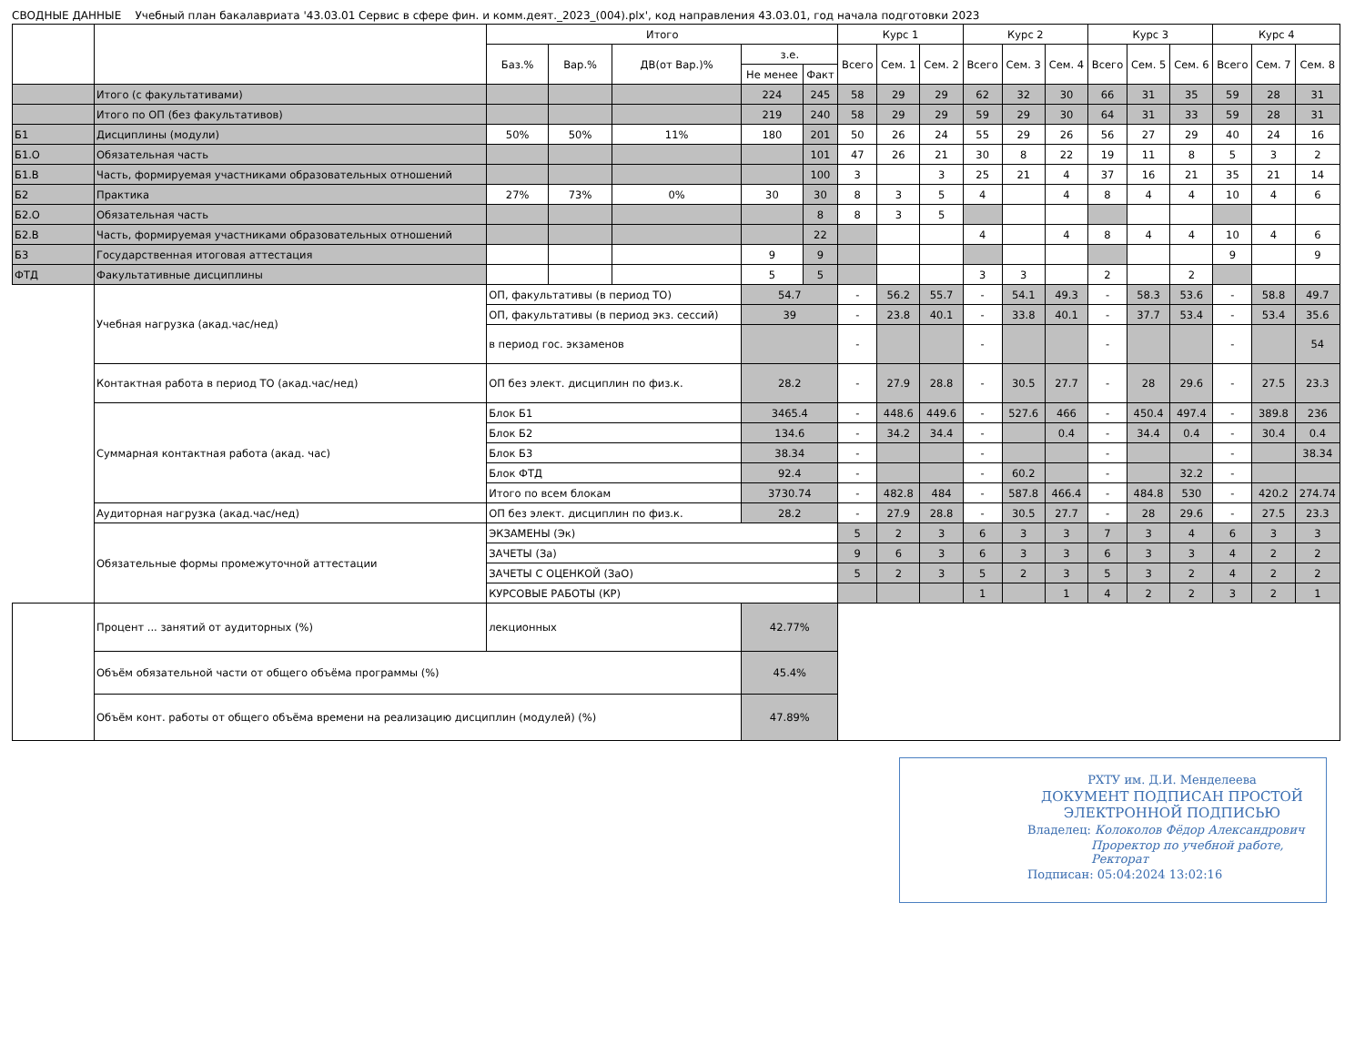СВОДНЫЕ ДАННЫЕ Учебный план бакалавриата '43.03.01 Сервис в сфере фин. и комм.деят._2023_(004).plx', код направления 43.03.01, год начала подготовки 2023
| | | | Итого | | | | | Курс 1 | | | Курс 2 | | | Курс 3 | | | Курс 4 | | |
| --- | --- | --- | --- | --- | --- | --- | --- | --- | --- | --- | --- | --- | --- | --- | --- | --- | --- | --- | --- |
| | | | Баз.% | Вар.% | ДВ(от Вар.)% | з.е. | | Всего | Сем. 1 | Сем. 2 | Всего | Сем. 3 | Сем. 4 | Всего | Сем. 5 | Сем. 6 | Всего | Сем. 7 | Сем. 8 |
| | | | | | | Не менее | Факт | | | | | | | | | | | | |
| | Итого (с факультативами) | | | | | 224 | 245 | 58 | 29 | 29 | 62 | 32 | 30 | 66 | 31 | 35 | 59 | 28 | 31 |
| | Итого по ОП (без факультативов) | | | | | 219 | 240 | 58 | 29 | 29 | 59 | 29 | 30 | 64 | 31 | 33 | 59 | 28 | 31 |
| Б1 | Дисциплины (модули) | | 50% | 50% | 11% | 180 | 201 | 50 | 26 | 24 | 55 | 29 | 26 | 56 | 27 | 29 | 40 | 24 | 16 |
| Б1.О | Обязательная часть | | | | | | 101 | 47 | 26 | 21 | 30 | 8 | 22 | 19 | 11 | 8 | 5 | 3 | 2 |
| Б1.В | Часть, формируемая участниками образовательных отношений | | | | | | 100 | 3 | | 3 | 25 | 21 | 4 | 37 | 16 | 21 | 35 | 21 | 14 |
| Б2 | Практика | | 27% | 73% | 0% | 30 | 30 | 8 | 3 | 5 | 4 | | 4 | 8 | 4 | 4 | 10 | 4 | 6 |
| Б2.О | Обязательная часть | | | | | | 8 | 8 | 3 | 5 | | | | | | | | | |
| Б2.В | Часть, формируемая участниками образовательных отношений | | | | | | 22 | | | | 4 | | 4 | 8 | 4 | 4 | 10 | 4 | 6 |
| Б3 | Государственная итоговая аттестация | | | | | 9 | 9 | | | | | | | | | | 9 | | 9 |
| ФТД | Факультативные дисциплины | | | | | 5 | 5 | | | | 3 | 3 | | 2 | | 2 | | | |
| | Учебная нагрузка (акад.час/нед) | ОП, факультативы (в период ТО) | | | | 54.7 | | - | 56.2 | 55.7 | - | 54.1 | 49.3 | - | 58.3 | 53.6 | - | 58.8 | 49.7 |
| | | ОП, факультативы (в период экз. сессий) | | | | 39 | | - | 23.8 | 40.1 | - | 33.8 | 40.1 | - | 37.7 | 53.4 | - | 53.4 | 35.6 |
| | | в период гос. экзаменов | | | | | | - | | | - | | | - | | | - | | 54 |
| | Контактная работа в период ТО (акад.час/нед) | ОП без элект. дисциплин по физ.к. | | | | 28.2 | | - | 27.9 | 28.8 | - | 30.5 | 27.7 | - | 28 | 29.6 | - | 27.5 | 23.3 |
| | Суммарная контактная работа (акад. час) | Блок Б1 | | | | 3465.4 | | - | 448.6 | 449.6 | - | 527.6 | 466 | - | 450.4 | 497.4 | - | 389.8 | 236 |
| | | Блок Б2 | | | | 134.6 | | - | 34.2 | 34.4 | - | | 0.4 | - | 34.4 | 0.4 | - | 30.4 | 0.4 |
| | | Блок Б3 | | | | 38.34 | | - | | | - | | | - | | | - | | 38.34 |
| | | Блок ФТД | | | | 92.4 | | - | | | - | 60.2 | | - | | 32.2 | - | | |
| | | Итого по всем блокам | | | | 3730.74 | | - | 482.8 | 484 | - | 587.8 | 466.4 | - | 484.8 | 530 | - | 420.2 | 274.74 |
| | Аудиторная нагрузка (акад.час/нед) | ОП без элект. дисциплин по физ.к. | | | | 28.2 | | - | 27.9 | 28.8 | - | 30.5 | 27.7 | - | 28 | 29.6 | - | 27.5 | 23.3 |
| | Обязательные формы промежуточной аттестации | ЭКЗАМЕНЫ (Эк) | | | | | | 5 | 2 | 3 | 6 | 3 | 3 | 7 | 3 | 4 | 6 | 3 | 3 |
| | | ЗАЧЕТЫ (За) | | | | | | 9 | 6 | 3 | 6 | 3 | 3 | 6 | 3 | 3 | 4 | 2 | 2 |
| | | ЗАЧЕТЫ С ОЦЕНКОЙ (ЗаО) | | | | | | 5 | 2 | 3 | 5 | 2 | 3 | 5 | 3 | 2 | 4 | 2 | 2 |
| | | КУРСОВЫЕ РАБОТЫ (КР) | | | | | | | | | 1 | | 1 | 4 | 2 | 2 | 3 | 2 | 1 |
| | Процент ... занятий от аудиторных (%) | лекционных | | | | 42.77% | | | | | | | | | | | | | |
| | Объём обязательной части от общего объёма программы (%) | | | | | 45.4% | | | | | | | | | | | | | |
| | Объём конт. работы от общего объёма времени на реализацию дисциплин (модулей) (%) | | | | | 47.89% | | | | | | | | | | | | | |
РХТУ им. Д.И. Менделеева
ДОКУМЕНТ ПОДПИСАН ПРОСТОЙ ЭЛЕКТРОННОЙ ПОДПИСЬЮ
Владелец: Колоколов Фёдор Александрович
Проректор по учебной работе, Ректорат
Подписан: 05:04:2024 13:02:16